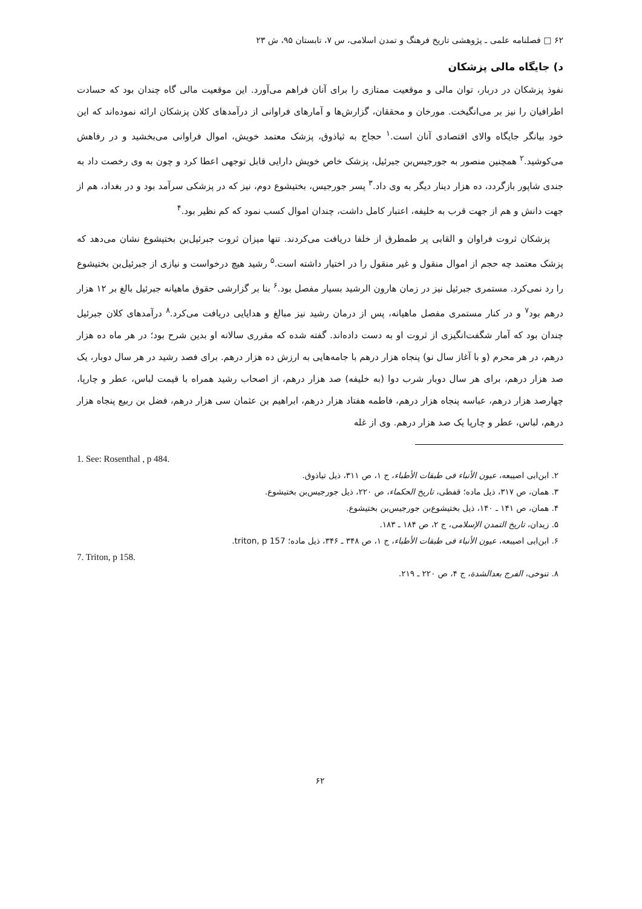۶۲ □ فصلنامه علمی ـ پژوهشی تاریخ فرهنگ و تمدن اسلامی، س ۷، تابستان ۹۵، ش ۲۳
د) جایگاه مالی پزشکان
نفوذ پزشکان در دربار، توان مالی و موقعیت ممتازی را برای آنان فراهم می‌آورد. این موقعیت مالی گاه چندان بود که حسادت اطرافیان را نیز بر می‌انگیخت. مورخان و محققان، گزارش‌ها و آمارهای فراوانی از درآمدهای کلان پزشکان ارائه نموده‌اند که این خود بیانگر جایگاه والای اقتصادی آنان است.<sup>۱</sup> حجاج به ثیاذوق، پزشک معتمد خویش، اموال فراوانی می‌بخشید و در رفاهش می‌کوشید.<sup>۲</sup> همچنین منصور به جورجیس‌بن جبرئیل، پزشک خاص خویش دارایی قابل توجهی اعطا کرد و چون به وی رخصت داد به جندی شاپور بازگردد، ده هزار دینار دیگر به وی داد.<sup>۳</sup> پسر جورجیس، بختیشوع دوم، نیز که در پزشکی سرآمد بود و در بغداد، هم از جهت دانش و هم از جهت قرب به خلیفه، اعتبار کامل داشت، چندان اموال کسب نمود که کم نظیر بود.<sup>۴</sup>
پزشکان ثروت فراوان و القابی پر طمطرق از خلفا دریافت می‌کردند. تنها میزان ثروت جبرئیل‌بن بختیشوع نشان می‌دهد که پزشک معتمد چه حجم از اموال منقول و غیر منقول را در اختیار داشته است.<sup>۵</sup> رشید هیچ درخواست و نیازی از جبرئیل‌بن بختیشوع را رد نمی‌کرد. مستمری جبرئیل نیز در زمان هارون الرشید بسیار مفصل بود.<sup>۶</sup> بنا بر گزارشی حقوق ماهیانه جبرئیل بالغ بر ۱۲ هزار درهم بود<sup>۷</sup> و در کنار مستمری مفصل ماهیانه، پس از درمان رشید نیز مبالغ و هدایایی دریافت می‌کرد.<sup>۸</sup> درآمدهای کلان جبرئیل چندان بود که آمار شگفت‌انگیزی از ثروت او به دست داده‌اند. گفته شده که مقرری سالانه او بدین شرح بود؛ در هر ماه ده هزار درهم، در هر محرم (و با آغاز سال نو) پنجاه هزار درهم با جامه‌هایی به ارزش ده هزار درهم. برای فصد رشید در هر سال دوبار، یک صد هزار درهم، برای هر سال دوبار شرب دوا (به خلیفه) صد هزار درهم، از اصحاب رشید همراه با قیمت لباس، عطر و چارپا، چهارصد هزار درهم، عباسه پنجاه هزار درهم، فاطمه هفتاد هزار درهم، ابراهیم بن عثمان سی هزار درهم، فضل بن ربیع پنجاه هزار درهم، لباس، عطر و چارپا یک صد هزار درهم. وی از غله
1. See: Rosenthal , p 484.
۲. ابن‌ابی اصیبعه، عیون الأنباء فی طبقات الأطباء، ج ۱، ص ۳۱۱، ذیل تیاذوق.
۳. همان، ص ۳۱۷، ذیل ماده؛ قفطی، تاریخ الحکماء، ص ۲۲۰، ذیل جورجیس‌بن بختیشوع.
۴. همان، ص ۱۴۱ ـ ۱۴۰، ذیل بختیشوع‌بن جورجیس‌بن بختیشوع.
۵. زیدان، تاریخ التمدن الإسلامی، ج ۲، ص ۱۸۴ ـ ۱۸۳.
۶. ابن‌ابی اصیبعه، عیون الأنباء فی طبقات الأطباء، ج ۱، ص ۳۴۸ ـ ۳۴۶، ذیل ماده؛ triton, p 157.
7. Triton, p 158.
۸. تنوخی، الفرج بعدالشدة، ج ۴، ص ۲۲۰ ـ ۲۱۹.
۶۲